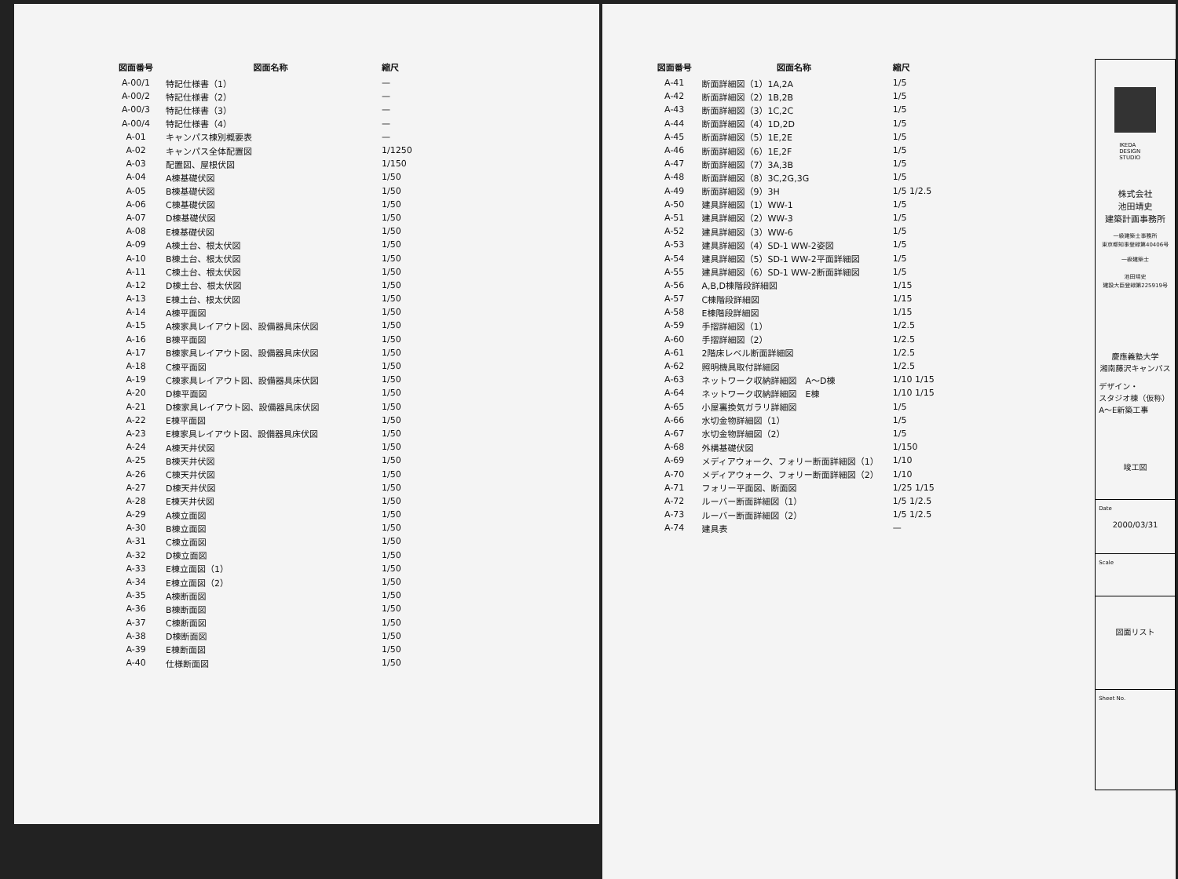| 図面番号 | 図面名称 | 縮尺 |
| --- | --- | --- |
| A-00/1 | 特記仕様書（1） | — |
| A-00/2 | 特記仕様書（2） | — |
| A-00/3 | 特記仕様書（3） | — |
| A-00/4 | 特記仕様書（4） | — |
| A-01 | キャンパス棟別概要表 | — |
| A-02 | キャンパス全体配置図 | 1/1250 |
| A-03 | 配置図、屋根伏図 | 1/150 |
| A-04 | A棟基礎伏図 | 1/50 |
| A-05 | B棟基礎伏図 | 1/50 |
| A-06 | C棟基礎伏図 | 1/50 |
| A-07 | D棟基礎伏図 | 1/50 |
| A-08 | E棟基礎伏図 | 1/50 |
| A-09 | A棟土台、根太伏図 | 1/50 |
| A-10 | B棟土台、根太伏図 | 1/50 |
| A-11 | C棟土台、根太伏図 | 1/50 |
| A-12 | D棟土台、根太伏図 | 1/50 |
| A-13 | E棟土台、根太伏図 | 1/50 |
| A-14 | A棟平面図 | 1/50 |
| A-15 | A棟家具レイアウト図、設備器具床伏図 | 1/50 |
| A-16 | B棟平面図 | 1/50 |
| A-17 | B棟家具レイアウト図、設備器具床伏図 | 1/50 |
| A-18 | C棟平面図 | 1/50 |
| A-19 | C棟家具レイアウト図、設備器具床伏図 | 1/50 |
| A-20 | D棟平面図 | 1/50 |
| A-21 | D棟家具レイアウト図、設備器具床伏図 | 1/50 |
| A-22 | E棟平面図 | 1/50 |
| A-23 | E棟家具レイアウト図、設備器具床伏図 | 1/50 |
| A-24 | A棟天井伏図 | 1/50 |
| A-25 | B棟天井伏図 | 1/50 |
| A-26 | C棟天井伏図 | 1/50 |
| A-27 | D棟天井伏図 | 1/50 |
| A-28 | E棟天井伏図 | 1/50 |
| A-29 | A棟立面図 | 1/50 |
| A-30 | B棟立面図 | 1/50 |
| A-31 | C棟立面図 | 1/50 |
| A-32 | D棟立面図 | 1/50 |
| A-33 | E棟立面図（1） | 1/50 |
| A-34 | E棟立面図（2） | 1/50 |
| A-35 | A棟断面図 | 1/50 |
| A-36 | B棟断面図 | 1/50 |
| A-37 | C棟断面図 | 1/50 |
| A-38 | D棟断面図 | 1/50 |
| A-39 | E棟断面図 | 1/50 |
| A-40 | 仕様断面図 | 1/50 |
| 図面番号 | 図面名称 | 縮尺 |
| --- | --- | --- |
| A-41 | 断面詳細図（1）1A,2A | 1/5 |
| A-42 | 断面詳細図（2）1B,2B | 1/5 |
| A-43 | 断面詳細図（3）1C,2C | 1/5 |
| A-44 | 断面詳細図（4）1D,2D | 1/5 |
| A-45 | 断面詳細図（5）1E,2E | 1/5 |
| A-46 | 断面詳細図（6）1E,2F | 1/5 |
| A-47 | 断面詳細図（7）3A,3B | 1/5 |
| A-48 | 断面詳細図（8）3C,2G,3G | 1/5 |
| A-49 | 断面詳細図（9）3H | 1/5 1/2.5 |
| A-50 | 建具詳細図（1）WW-1 | 1/5 |
| A-51 | 建具詳細図（2）WW-3 | 1/5 |
| A-52 | 建具詳細図（3）WW-6 | 1/5 |
| A-53 | 建具詳細図（4）SD-1 WW-2姿図 | 1/5 |
| A-54 | 建具詳細図（5）SD-1 WW-2平面詳細図 | 1/5 |
| A-55 | 建具詳細図（6）SD-1 WW-2断面詳細図 | 1/5 |
| A-56 | A,B,D棟階段詳細図 | 1/15 |
| A-57 | C棟階段詳細図 | 1/15 |
| A-58 | E棟階段詳細図 | 1/15 |
| A-59 | 手摺詳細図（1） | 1/2.5 |
| A-60 | 手摺詳細図（2） | 1/2.5 |
| A-61 | 2階床レベル断面詳細図 | 1/2.5 |
| A-62 | 照明機具取付詳細図 | 1/2.5 |
| A-63 | ネットワーク収納詳細図 A〜D棟 | 1/10 1/15 |
| A-64 | ネットワーク収納詳細図 E棟 | 1/10 1/15 |
| A-65 | 小屋裏換気ガラリ詳細図 | 1/5 |
| A-66 | 水切金物詳細図（1） | 1/5 |
| A-67 | 水切金物詳細図（2） | 1/5 |
| A-68 | 外構基礎伏図 | 1/150 |
| A-69 | メディアウォーク、フォリー断面詳細図（1） | 1/10 |
| A-70 | メディアウォーク、フォリー断面詳細図（2） | 1/10 |
| A-71 | フォリー平面図、断面図 | 1/25 1/15 |
| A-72 | ルーバー断面詳細図（1） | 1/5 1/2.5 |
| A-73 | ルーバー断面詳細図（2） | 1/5 1/2.5 |
| A-74 | 建具表 | — |
IKEDA
DESIGN
STUDIO
株式会社
池田靖史
建築計画事務所
一級建築士事務所
東京都知事登録第40406号
一級建築士
池田靖史
建設大臣登録第225919号
慶應義塾大学
湘南藤沢キャンパス
デザイン・
スタジオ棟（仮称）
A〜E新築工事
竣工図
Date
2000/03/31
Scale
図面リスト
Sheet No.